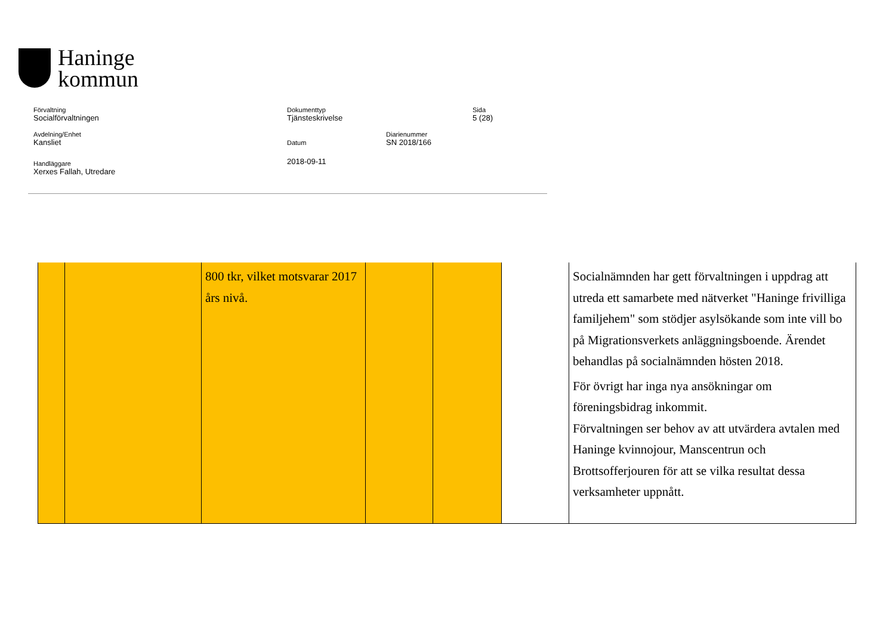Haninge
kommun
Förvaltning
Socialförvaltningen
Dokumenttyp
Tjänsteskrivelse
Sida
5 (28)
Avdelning/Enhet
Kansliet
Datum
2018-09-11
Diarienummer
SN 2018/166
Handläggare
Xerxes Fallah, Utredare
| | | 800 tkr, vilket motsvarar 2017 års nivå. | | | | Socialnämnden har gett förvaltningen i uppdrag att utreda ett samarbete med nätverket "Haninge frivilliga familjehem" som stödjer asylsökande som inte vill bo på Migrationsverkets anläggningsboende. Ärendet behandlas på socialnämnden hösten 2018. För övrigt har inga nya ansökningar om föreningsbidrag inkommit. Förvaltningen ser behov av att utvärdera avtalen med Haninge kvinnojour, Manscentrun och Brottsofferjouren för att se vilka resultat dessa verksamheter uppnått. |